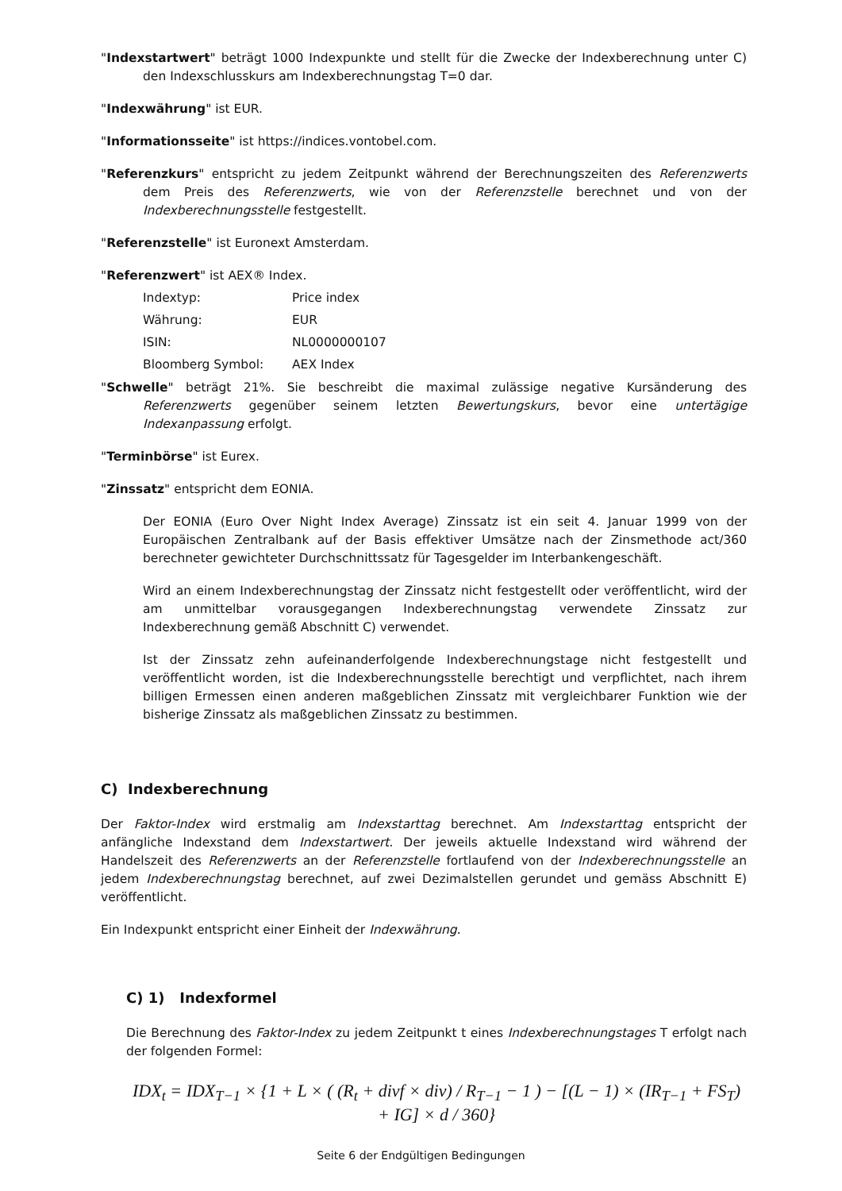"Indexstartwert" beträgt 1000 Indexpunkte und stellt für die Zwecke der Indexberechnung unter C) den Indexschlusskurs am Indexberechnungstag T=0 dar.
"Indexwährung" ist EUR.
"Informationsseite" ist https://indices.vontobel.com.
"Referenzkurs" entspricht zu jedem Zeitpunkt während der Berechnungszeiten des Referenzwerts dem Preis des Referenzwerts, wie von der Referenzstelle berechnet und von der Indexberechnungsstelle festgestellt.
"Referenzstelle" ist Euronext Amsterdam.
"Referenzwert" ist AEX® Index.
| Indextyp: | Price index |
| Währung: | EUR |
| ISIN: | NL0000000107 |
| Bloomberg Symbol: | AEX Index |
"Schwelle" beträgt 21%. Sie beschreibt die maximal zulässige negative Kursänderung des Referenzwerts gegenüber seinem letzten Bewertungskurs, bevor eine untertägige Indexanpassung erfolgt.
"Terminbörse" ist Eurex.
"Zinssatz" entspricht dem EONIA.
Der EONIA (Euro Over Night Index Average) Zinssatz ist ein seit 4. Januar 1999 von der Europäischen Zentralbank auf der Basis effektiver Umsätze nach der Zinsmethode act/360 berechneter gewichteter Durchschnittssatz für Tagesgelder im Interbankengeschäft.
Wird an einem Indexberechnungstag der Zinssatz nicht festgestellt oder veröffentlicht, wird der am unmittelbar vorausgegangen Indexberechnungstag verwendete Zinssatz zur Indexberechnung gemäß Abschnitt C) verwendet.
Ist der Zinssatz zehn aufeinanderfolgende Indexberechnungstage nicht festgestellt und veröffentlicht worden, ist die Indexberechnungsstelle berechtigt und verpflichtet, nach ihrem billigen Ermessen einen anderen maßgeblichen Zinssatz mit vergleichbarer Funktion wie der bisherige Zinssatz als maßgeblichen Zinssatz zu bestimmen.
C) Indexberechnung
Der Faktor-Index wird erstmalig am Indexstarttag berechnet. Am Indexstarttag entspricht der anfängliche Indexstand dem Indexstartwert. Der jeweils aktuelle Indexstand wird während der Handelszeit des Referenzwerts an der Referenzstelle fortlaufend von der Indexberechnungsstelle an jedem Indexberechnungstag berechnet, auf zwei Dezimalstellen gerundet und gemäss Abschnitt E) veröffentlicht.
Ein Indexpunkt entspricht einer Einheit der Indexwährung.
C) 1) Indexformel
Die Berechnung des Faktor-Index zu jedem Zeitpunkt t eines Indexberechnungstages T erfolgt nach der folgenden Formel:
IDX<sub>t</sub> = IDX<sub>T−1</sub> × {1 + L × ( (R<sub>t</sub> + divf × div) / R<sub>T−1</sub> − 1 ) − [(L − 1) × (IR<sub>T−1</sub> + FS<sub>T</sub>) + IG] × d / 360}
Seite 6 der Endgültigen Bedingungen